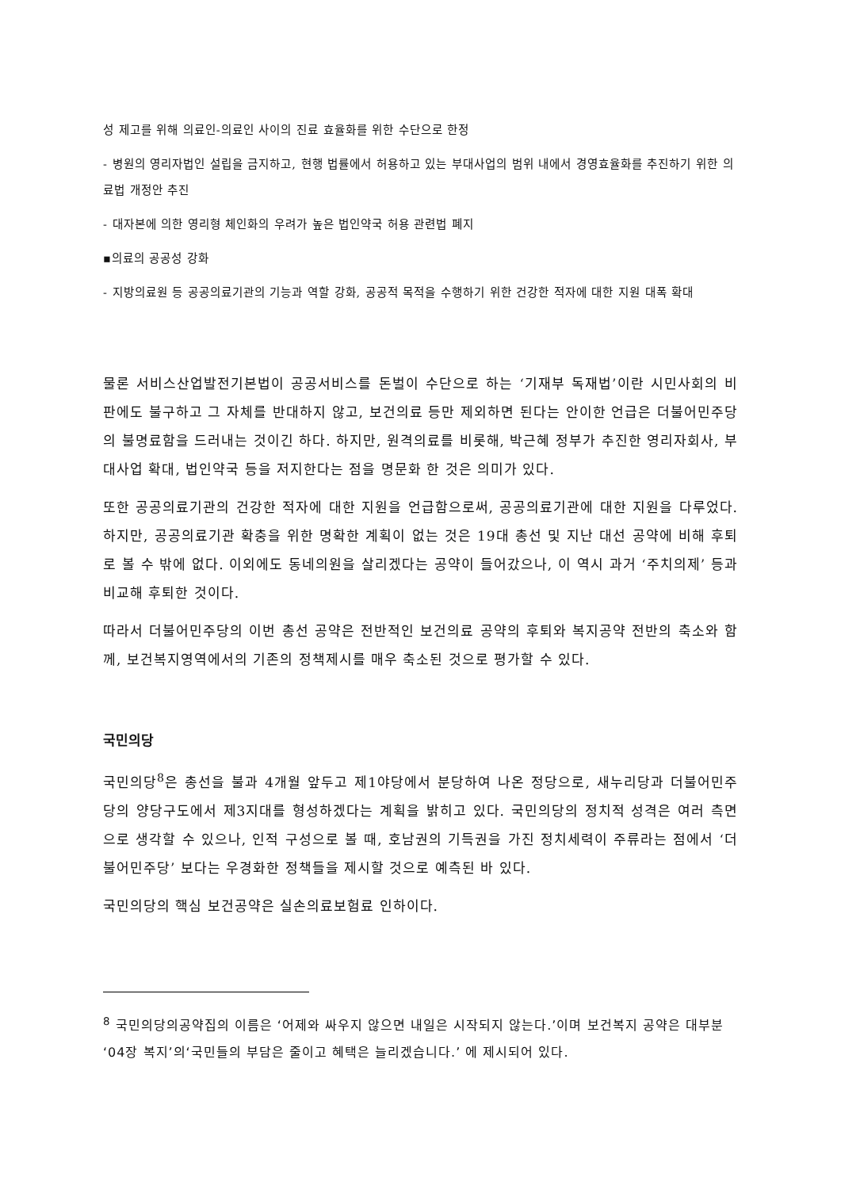성 제고를 위해 의료인-의료인 사이의 진료 효율화를 위한 수단으로 한정
- 병원의 영리자법인 설립을 금지하고, 현행 법률에서 허용하고 있는 부대사업의 범위 내에서 경영효율화를 추진하기 위한 의료법 개정안 추진
- 대자본에 의한 영리형 체인화의 우려가 높은 법인약국 허용 관련법 폐지
▪의료의 공공성 강화
- 지방의료원 등 공공의료기관의 기능과 역할 강화, 공공적 목적을 수행하기 위한 건강한 적자에 대한 지원 대폭 확대
물론 서비스산업발전기본법이 공공서비스를 돈벌이 수단으로 하는 ‘기재부 독재법’이란 시민사회의 비판에도 불구하고 그 자체를 반대하지 않고, 보건의료 등만 제외하면 된다는 안이한 언급은 더불어민주당의 불명료함을 드러내는 것이긴 하다. 하지만, 원격의료를 비롯해, 박근혜 정부가 추진한 영리자회사, 부대사업 확대, 법인약국 등을 저지한다는 점을 명문화 한 것은 의미가 있다.
또한 공공의료기관의 건강한 적자에 대한 지원을 언급함으로써, 공공의료기관에 대한 지원을 다루었다. 하지만, 공공의료기관 확충을 위한 명확한 계획이 없는 것은 19대 총선 및 지난 대선 공약에 비해 후퇴로 볼 수 밖에 없다. 이외에도 동네의원을 살리겠다는 공약이 들어갔으나, 이 역시 과거 ‘주치의제’ 등과 비교해 후퇴한 것이다.
따라서 더불어민주당의 이번 총선 공약은 전반적인 보건의료 공약의 후퇴와 복지공약 전반의 축소와 함께, 보건복지영역에서의 기존의 정책제시를 매우 축소된 것으로 평가할 수 있다.
국민의당
국민의당<sup>8</sup>은 총선을 불과 4개월 앞두고 제1야당에서 분당하여 나온 정당으로, 새누리당과 더불어민주당의 양당구도에서 제3지대를 형성하겠다는 계획을 밝히고 있다. 국민의당의 정치적 성격은 여러 측면으로 생각할 수 있으나, 인적 구성으로 볼 때, 호남권의 기득권을 가진 정치세력이 주류라는 점에서 ‘더불어민주당’ 보다는 우경화한 정책들을 제시할 것으로 예측된 바 있다.
국민의당의 핵심 보건공약은 실손의료보험료 인하이다.
<sup>8</sup> 국민의당의공약집의 이름은 ‘어제와 싸우지 않으면 내일은 시작되지 않는다.’이며 보건복지 공약은 대부분 ‘04장 복지’의‘국민들의 부담은 줄이고 혜택은 늘리겠습니다.’ 에 제시되어 있다.